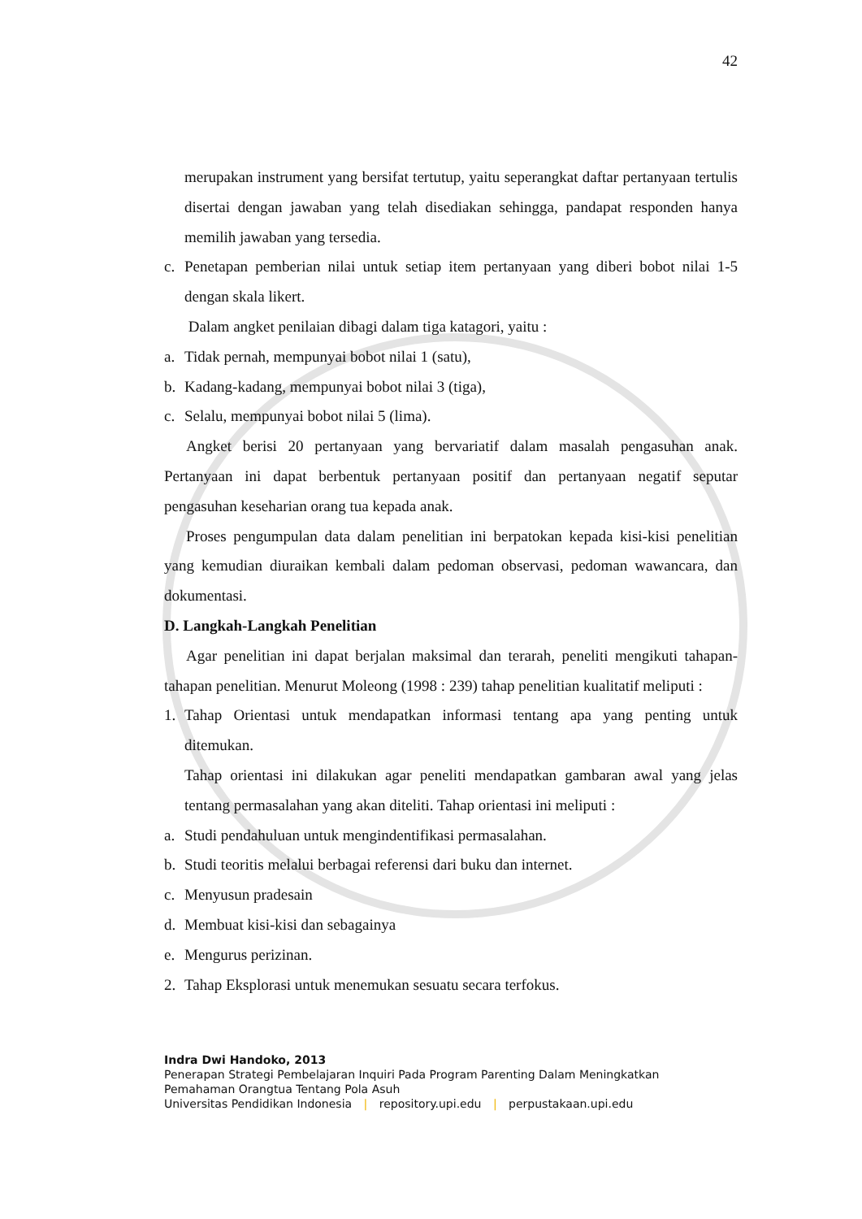42
merupakan instrument yang bersifat tertutup, yaitu seperangkat daftar pertanyaan tertulis disertai dengan jawaban yang telah disediakan sehingga, pandapat responden hanya memilih jawaban yang tersedia.
c. Penetapan pemberian nilai untuk setiap item pertanyaan yang diberi bobot nilai 1-5 dengan skala likert.
Dalam angket penilaian dibagi dalam tiga katagori, yaitu :
a. Tidak pernah, mempunyai bobot nilai 1 (satu),
b. Kadang-kadang, mempunyai bobot nilai 3 (tiga),
c. Selalu, mempunyai bobot nilai 5 (lima).
Angket berisi 20 pertanyaan yang bervariatif dalam masalah pengasuhan anak. Pertanyaan ini dapat berbentuk pertanyaan positif dan pertanyaan negatif seputar pengasuhan keseharian orang tua kepada anak.
Proses pengumpulan data dalam penelitian ini berpatokan kepada kisi-kisi penelitian yang kemudian diuraikan kembali dalam pedoman observasi, pedoman wawancara, dan dokumentasi.
D. Langkah-Langkah Penelitian
Agar penelitian ini dapat berjalan maksimal dan terarah, peneliti mengikuti tahapan-tahapan penelitian. Menurut Moleong (1998 : 239) tahap penelitian kualitatif meliputi :
1. Tahap Orientasi untuk mendapatkan informasi tentang apa yang penting untuk ditemukan.
Tahap orientasi ini dilakukan agar peneliti mendapatkan gambaran awal yang jelas tentang permasalahan yang akan diteliti. Tahap orientasi ini meliputi :
a. Studi pendahuluan untuk mengindentifikasi permasalahan.
b. Studi teoritis melalui berbagai referensi dari buku dan internet.
c. Menyusun pradesain
d. Membuat kisi-kisi dan sebagainya
e. Mengurus perizinan.
2. Tahap Eksplorasi untuk menemukan sesuatu secara terfokus.
Indra Dwi Handoko, 2013
Penerapan Strategi Pembelajaran Inquiri Pada Program Parenting Dalam Meningkatkan
Pemahaman Orangtua Tentang Pola Asuh
Universitas Pendidikan Indonesia | repository.upi.edu | perpustakaan.upi.edu